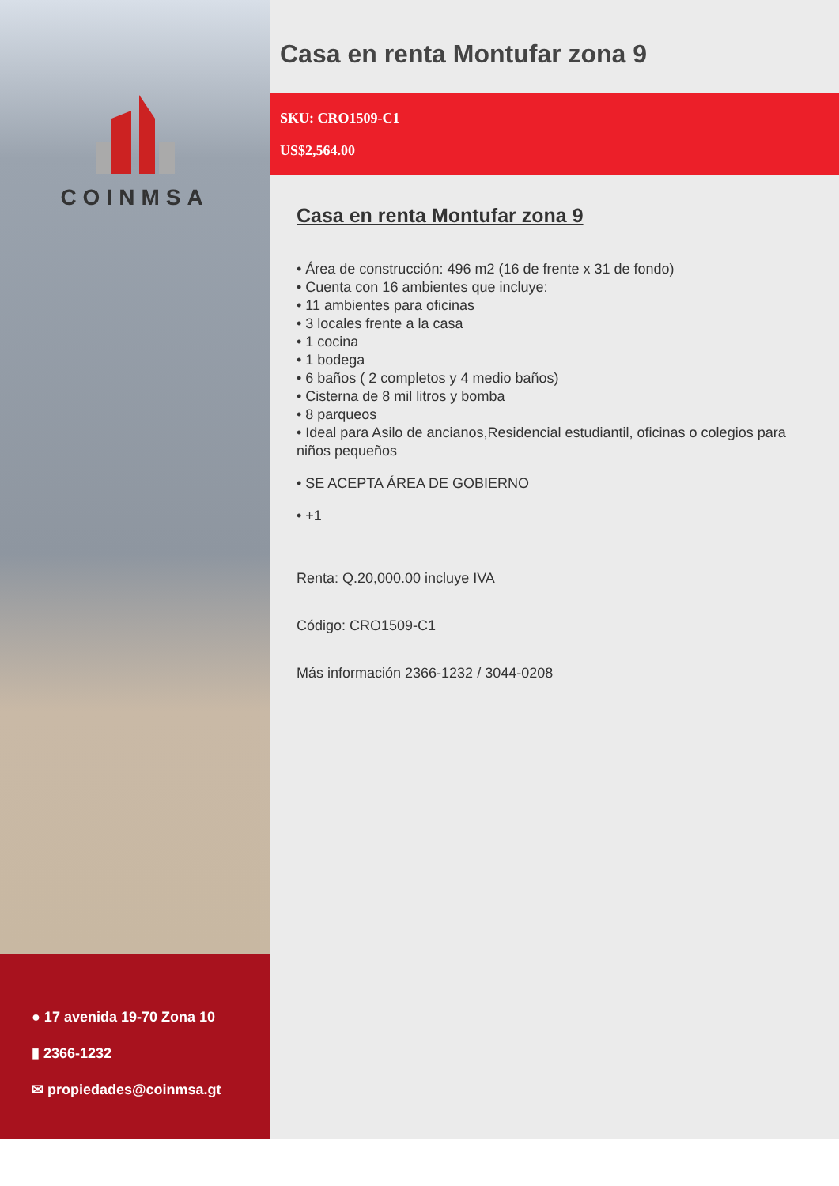COINMSA
● 17 avenida 19-70 Zona 10
▮ 2366-1232
✉ propiedades@coinmsa.gt
Casa en renta Montufar zona 9
SKU: CRO1509-C1
US$2,564.00
Casa en renta Montufar zona 9
• Área de construcción: 496 m2 (16 de frente x 31 de fondo)
• Cuenta con 16 ambientes que incluye:
• 11 ambientes para oficinas
• 3 locales frente a la casa
• 1 cocina
• 1 bodega
• 6 baños ( 2 completos y 4 medio baños)
• Cisterna de 8 mil litros y bomba
• 8 parqueos
• Ideal para Asilo de ancianos,Residencial estudiantil, oficinas o colegios para niños pequeños
• SE ACEPTA ÁREA DE GOBIERNO
• +1
Renta: Q.20,000.00 incluye IVA
Código: CRO1509-C1
Más información 2366-1232 / 3044-0208